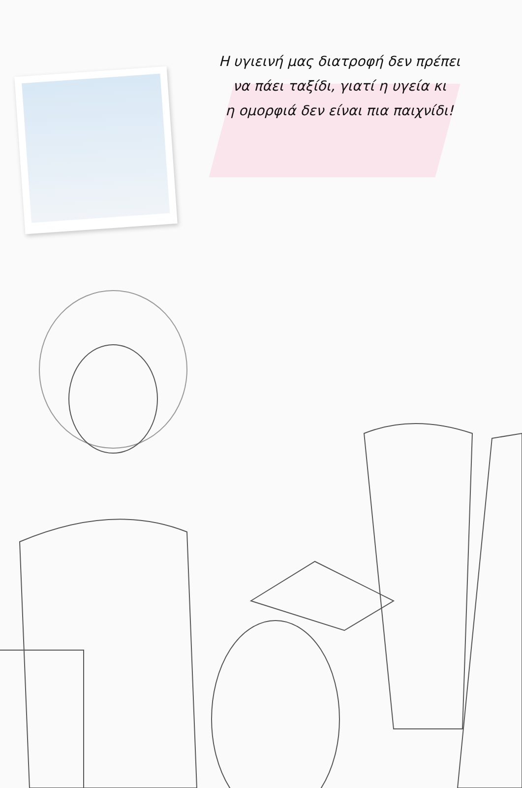Η υγιεινή μας διατροφή δεν πρέπει
να πάει ταξίδι, γιατί η υγεία κι
η ομορφιά δεν είναι πια παιχνίδι!